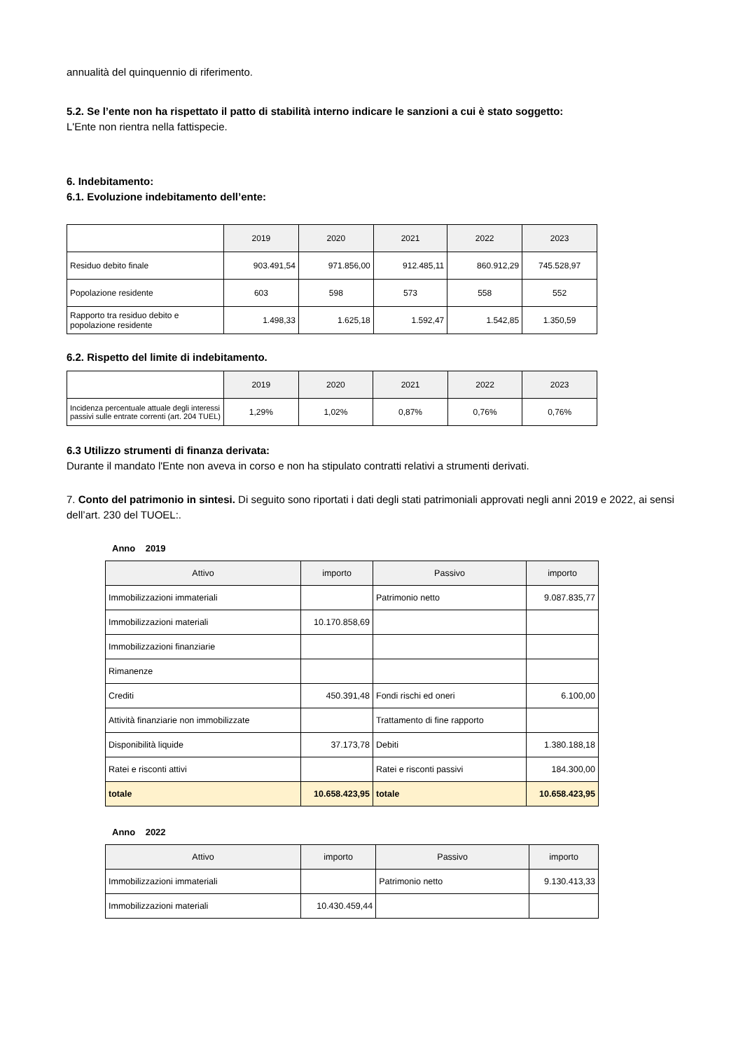annualità del quinquennio di riferimento.
5.2. Se l’ente non ha rispettato il patto di stabilità interno indicare le sanzioni a cui è stato soggetto:
L'Ente non rientra nella fattispecie.
6. Indebitamento:
6.1. Evoluzione indebitamento dell’ente:
| | 2019 | 2020 | 2021 | 2022 | 2023 |
| --- | --- | --- | --- | --- | --- |
| Residuo debito finale | 903.491,54 | 971.856,00 | 912.485,11 | 860.912,29 | 745.528,97 |
| Popolazione residente | 603 | 598 | 573 | 558 | 552 |
| Rapporto tra residuo debito e popolazione residente | 1.498,33 | 1.625,18 | 1.592,47 | 1.542,85 | 1.350,59 |
6.2. Rispetto del limite di indebitamento.
| | 2019 | 2020 | 2021 | 2022 | 2023 |
| --- | --- | --- | --- | --- | --- |
| Incidenza percentuale attuale degli interessi passivi sulle entrate correnti (art. 204 TUEL) | 1,29% | 1,02% | 0,87% | 0,76% | 0,76% |
6.3 Utilizzo strumenti di finanza derivata:
Durante il mandato l'Ente non aveva in corso e non ha stipulato contratti relativi a strumenti derivati.
7. Conto del patrimonio in sintesi. Di seguito sono riportati i dati degli stati patrimoniali approvati negli anni 2019 e 2022, ai sensi dell’art. 230 del TUOEL:.
Anno 2019
| Attivo | importo | Passivo | importo |
| --- | --- | --- | --- |
| Immobilizzazioni immateriali | | Patrimonio netto | 9.087.835,77 |
| Immobilizzazioni materiali | 10.170.858,69 | | |
| Immobilizzazioni finanziarie | | | |
| Rimanenze | | | |
| Crediti | 450.391,48 | Fondi rischi ed oneri | 6.100,00 |
| Attività finanziarie non immobilizzate | | Trattamento di fine rapporto | |
| Disponibilità liquide | 37.173,78 | Debiti | 1.380.188,18 |
| Ratei e risconti attivi | | Ratei e risconti passivi | 184.300,00 |
| totale | 10.658.423,95 | totale | 10.658.423,95 |
Anno 2022
| Attivo | importo | Passivo | importo |
| --- | --- | --- | --- |
| Immobilizzazioni immateriali | | Patrimonio netto | 9.130.413,33 |
| Immobilizzazioni materiali | 10.430.459,44 | | |